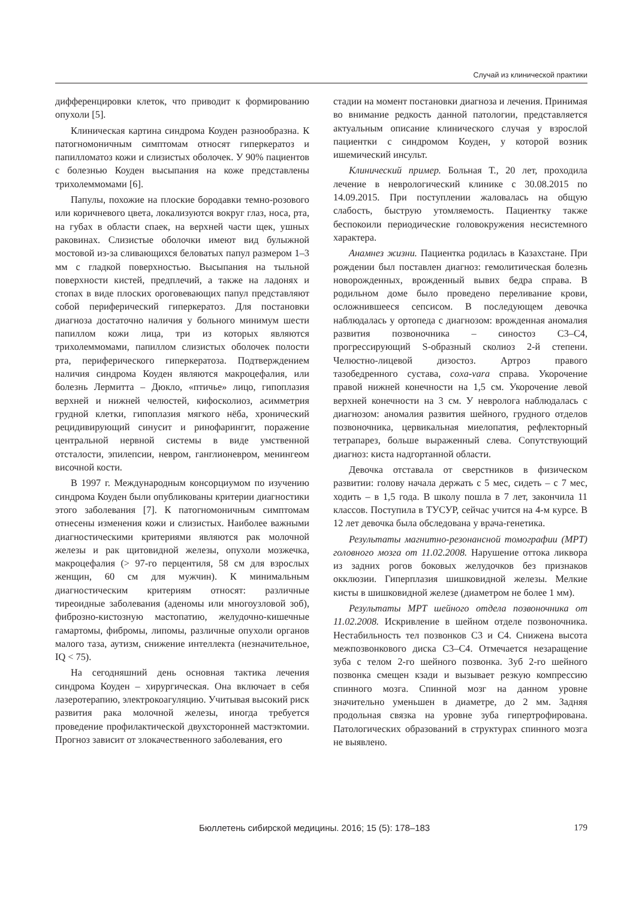Случай из клинической практики
дифференцировки клеток, что приводит к формированию опухоли [5].
Клиническая картина синдрома Коуден разнообразна. К патогномоничным симптомам относят гиперкератоз и папилломатоз кожи и слизистых оболочек. У 90% пациентов с болезнью Коуден высыпания на коже представлены трихолеммомами [6].
Папулы, похожие на плоские бородавки темно-розового или коричневого цвета, локализуются вокруг глаз, носа, рта, на губах в области спаек, на верхней части щек, ушных раковинах. Слизистые оболочки имеют вид булыжной мостовой из-за сливающихся беловатых папул размером 1–3 мм с гладкой поверхностью. Высыпания на тыльной поверхности кистей, предплечий, а также на ладонях и стопах в виде плоских ороговевающих папул представляют собой периферический гиперкератоз. Для постановки диагноза достаточно наличия у больного минимум шести папиллом кожи лица, три из которых являются трихолеммомами, папиллом слизистых оболочек полости рта, периферического гиперкератоза. Подтверждением наличия синдрома Коуден являются макроцефалия, или болезнь Лермитта – Дюкло, «птичье» лицо, гипоплазия верхней и нижней челюстей, кифосколиоз, асимметрия грудной клетки, гипоплазия мягкого нёба, хронический рецидивирующий синусит и ринофарингит, поражение центральной нервной системы в виде умственной отсталости, эпилепсии, невром, ганглионевром, менингеом височной кости.
В 1997 г. Международным консорциумом по изучению синдрома Коуден были опубликованы критерии диагностики этого заболевания [7]. К патогномоничным симптомам отнесены изменения кожи и слизистых. Наиболее важными диагностическими критериями являются рак молочной железы и рак щитовидной железы, опухоли мозжечка, макроцефалия (> 97-го перцентиля, 58 см для взрослых женщин, 60 см для мужчин). К минимальным диагностическим критериям относят: различные тиреоидные заболевания (аденомы или многоузловой зоб), фиброзно-кистозную мастопатию, желудочно-кишечные гамартомы, фибромы, липомы, различные опухоли органов малого таза, аутизм, снижение интеллекта (незначительное, IQ < 75).
На сегодняшний день основная тактика лечения синдрома Коуден – хирургическая. Она включает в себя лазеротерапию, электрокоагуляцию. Учитывая высокий риск развития рака молочной железы, иногда требуется проведение профилактической двухсторонней мастэктомии. Прогноз зависит от злокачественного заболевания, его
стадии на момент постановки диагноза и лечения. Принимая во внимание редкость данной патологии, представляется актуальным описание клинического случая у взрослой пациентки с синдромом Коуден, у которой возник ишемический инсульт.
Клинический пример. Больная Т., 20 лет, проходила лечение в неврологический клинике с 30.08.2015 по 14.09.2015. При поступлении жаловалась на общую слабость, быструю утомляемость. Пациентку также беспокоили периодические головокружения несистемного характера.
Анамнез жизни. Пациентка родилась в Казахстане. При рождении был поставлен диагноз: гемолитическая болезнь новорожденных, врожденный вывих бедра справа. В родильном доме было проведено переливание крови, осложнившееся сепсисом. В последующем девочка наблюдалась у ортопеда с диагнозом: врожденная аномалия развития позвоночника – синостоз C3–C4, прогрессирующий S-образный сколиоз 2-й степени. Челюстно-лицевой дизостоз. Артроз правого тазобедренного сустава, coxa-vara справа. Укорочение правой нижней конечности на 1,5 см. Укорочение левой верхней конечности на 3 см. У невролога наблюдалась с диагнозом: аномалия развития шейного, грудного отделов позвоночника, цервикальная миелопатия, рефлекторный тетрапарез, больше выраженный слева. Сопутствующий диагноз: киста надгортанной области.
Девочка отставала от сверстников в физическом развитии: голову начала держать с 5 мес, сидеть – с 7 мес, ходить – в 1,5 года. В школу пошла в 7 лет, закончила 11 классов. Поступила в ТУСУР, сейчас учится на 4-м курсе. В 12 лет девочка была обследована у врача-генетика.
Результаты магнитно-резонансной томографии (МРТ) головного мозга от 11.02.2008. Нарушение оттока ликвора из задних рогов боковых желудочков без признаков окклюзии. Гиперплазия шишковидной железы. Мелкие кисты в шишковидной железе (диаметром не более 1 мм).
Результаты МРТ шейного отдела позвоночника от 11.02.2008. Искривление в шейном отделе позвоночника. Нестабильность тел позвонков C3 и C4. Снижена высота межпозвонкового диска C3–C4. Отмечается незаращение зуба с телом 2-го шейного позвонка. Зуб 2-го шейного позвонка смещен кзади и вызывает резкую компрессию спинного мозга. Спинной мозг на данном уровне значительно уменьшен в диаметре, до 2 мм. Задняя продольная связка на уровне зуба гипертрофирована. Патологических образований в структурах спинного мозга не выявлено.
Бюллетень сибирской медицины. 2016; 15 (5): 178–183 179